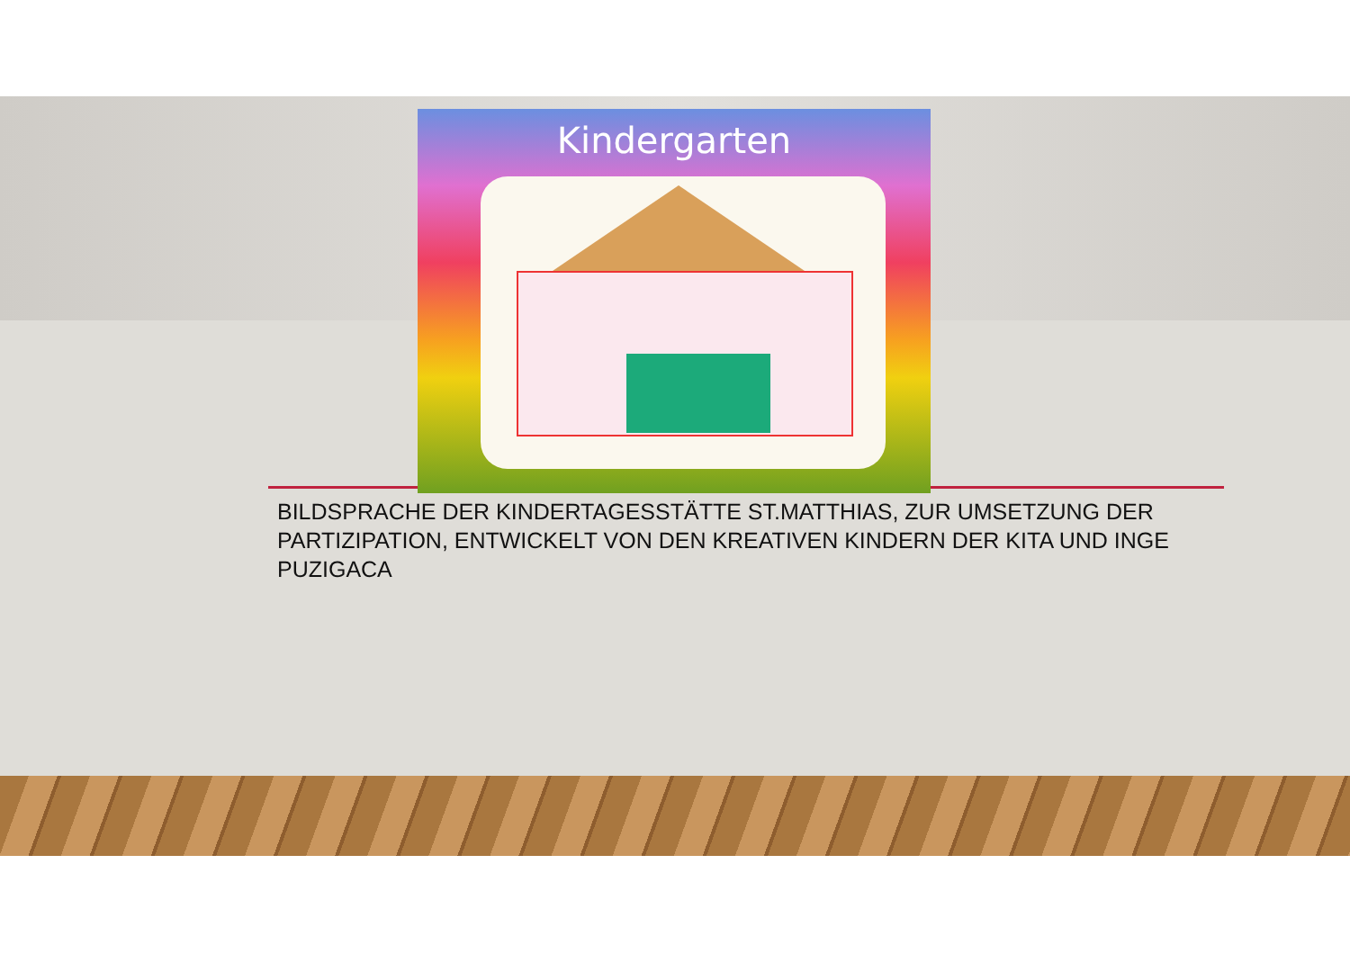Kindergarten
BILDSPRACHE DER KINDERTAGESSTÄTTE ST.MATTHIAS, ZUR UMSETZUNG DER PARTIZIPATION, ENTWICKELT VON DEN KREATIVEN KINDERN DER KITA UND INGE PUZIGACA